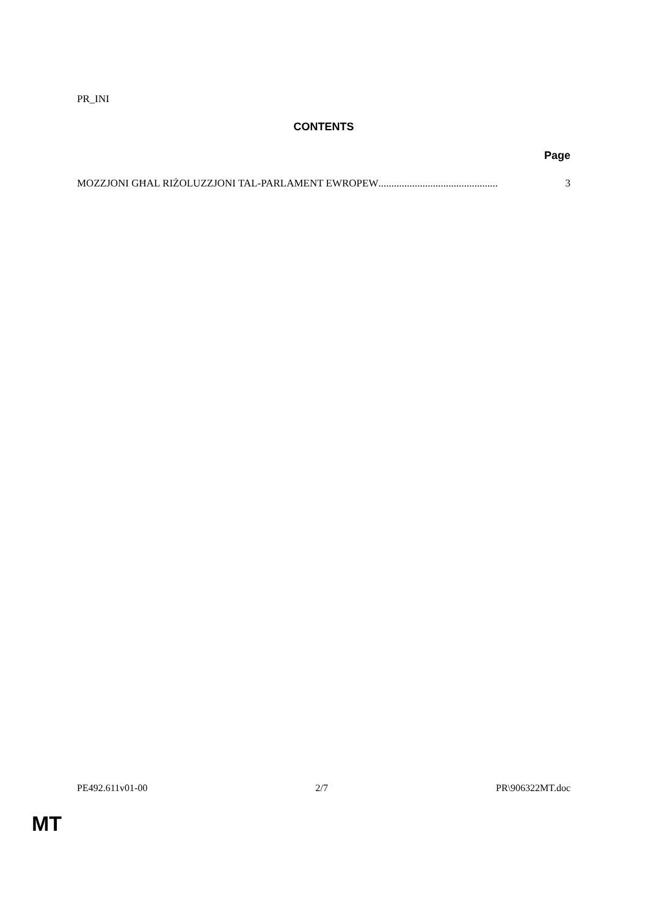PR_INI
CONTENTS
Page
MOZZJONI GĦAL RIŻOLUZZJONI TAL-PARLAMENT EWROPEW .............................................. 3
PE492.611v01-00 2/7 PR\906322MT.doc
MT